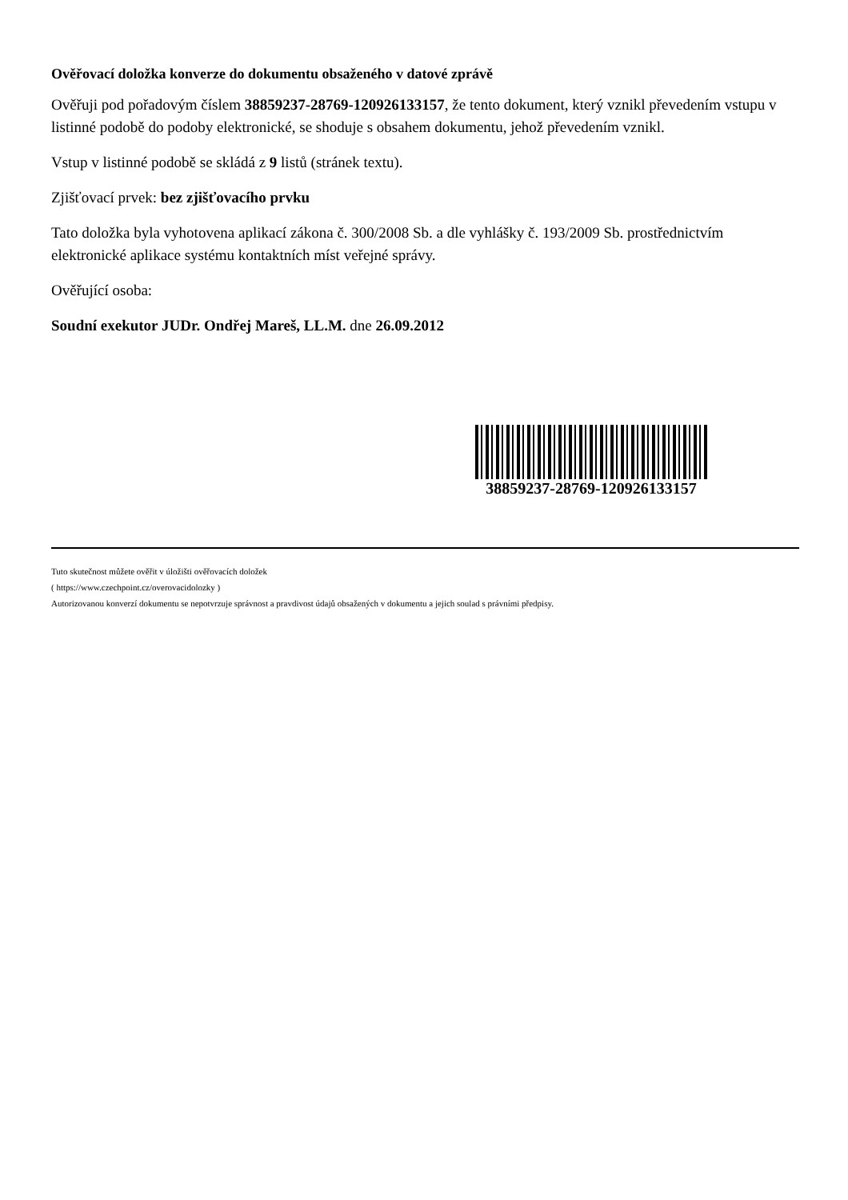Ověřovací doložka konverze do dokumentu obsaženého v datové zprávě
Ověřuji pod pořadovým číslem 38859237-28769-120926133157, že tento dokument, který vznikl převedením vstupu v listinné podobě do podoby elektronické, se shoduje s obsahem dokumentu, jehož převedením vznikl.
Vstup v listinné podobě se skládá z 9 listů (stránek textu).
Zjišťovací prvek: bez zjišťovacího prvku
Tato doložka byla vyhotovena aplikací zákona č. 300/2008 Sb. a dle vyhlášky č. 193/2009 Sb. prostřednictvím elektronické aplikace systému kontaktních míst veřejné správy.
Ověřující osoba:
Soudní exekutor JUDr. Ondřej Mareš, LL.M. dne 26.09.2012
38859237-28769-120926133157
Tuto skutečnost můžete ověřit v úložišti ověřovacích doložek
( https://www.czechpoint.cz/overovacidolozky )
Autorizovanou konverzí dokumentu se nepotvrzuje správnost a pravdivost údajů obsažených v dokumentu a jejich soulad s právními předpisy.